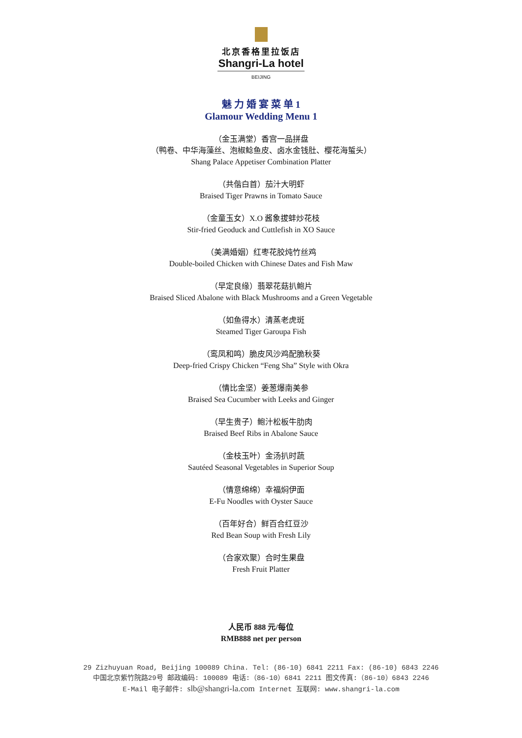北京香格里拉饭店
Shangri-La hotel
BEIJING
魅 力 婚 宴 菜 单 1
Glamour Wedding Menu 1
（金玉满堂）香宫一品拼盘
（鸭卷、中华海藻丝、泡椒鲶鱼皮、卤水金钱肚、樱花海蜇头）
Shang Palace Appetiser Combination Platter
（共偕白首）茄汁大明虾
Braised Tiger Prawns in Tomato Sauce
（金童玉女）X.O 酱象拔蚌炒花枝
Stir-fried Geoduck and Cuttlefish in XO Sauce
（美满婚姻）红枣花胶炖竹丝鸡
Double-boiled Chicken with Chinese Dates and Fish Maw
（早定良缘）翡翠花菇扒鲍片
Braised Sliced Abalone with Black Mushrooms and a Green Vegetable
（如鱼得水）清蒸老虎斑
Steamed Tiger Garoupa Fish
（鸾凤和鸣）脆皮风沙鸡配脆秋葵
Deep-fried Crispy Chicken “Feng Sha” Style with Okra
（情比金坚）姜葱爆南美参
Braised Sea Cucumber with Leeks and Ginger
（早生贵子）鲍汁松板牛肋肉
Braised Beef Ribs in Abalone Sauce
（金枝玉叶）金汤扒时蔬
Sautéed Seasonal Vegetables in Superior Soup
（情意绵绵）幸福焖伊面
E-Fu Noodles with Oyster Sauce
（百年好合）鲜百合红豆沙
Red Bean Soup with Fresh Lily
（合家欢聚）合时生果盘
Fresh Fruit Platter
人民币 888 元/每位
RMB888 net per person
29 Zizhuyuan Road, Beijing 100089 China. Tel: (86-10) 6841 2211 Fax: (86-10) 6843 2246
中国北京紫竹院路29号 邮政编码: 100089 电话:（86-10）6841 2211 图文传真:（86-10）6843 2246
E-Mail 电子邮件: slb@shangri-la.com Internet 互联网: www.shangri-la.com